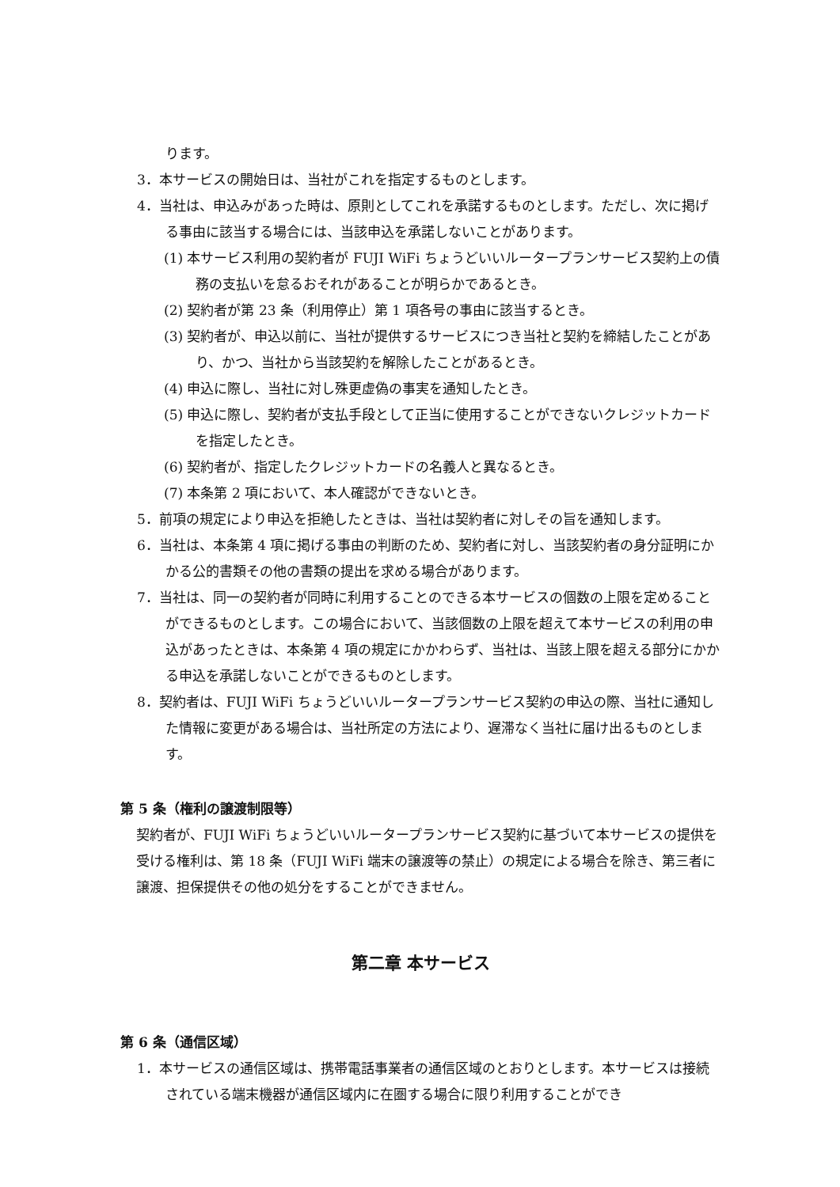ります。
3．本サービスの開始日は、当社がこれを指定するものとします。
4．当社は、申込みがあった時は、原則としてこれを承諾するものとします。ただし、次に掲げる事由に該当する場合には、当該申込を承諾しないことがあります。
(1) 本サービス利用の契約者が FUJI WiFi ちょうどいいルータープランサービス契約上の債務の支払いを怠るおそれがあることが明らかであるとき。
(2) 契約者が第 23 条（利用停止）第 1 項各号の事由に該当するとき。
(3) 契約者が、申込以前に、当社が提供するサービスにつき当社と契約を締結したことがあり、かつ、当社から当該契約を解除したことがあるとき。
(4) 申込に際し、当社に対し殊更虚偽の事実を通知したとき。
(5) 申込に際し、契約者が支払手段として正当に使用することができないクレジットカードを指定したとき。
(6) 契約者が、指定したクレジットカードの名義人と異なるとき。
(7) 本条第 2 項において、本人確認ができないとき。
5．前項の規定により申込を拒絶したときは、当社は契約者に対しその旨を通知します。
6．当社は、本条第 4 項に掲げる事由の判断のため、契約者に対し、当該契約者の身分証明にかかる公的書類その他の書類の提出を求める場合があります。
7．当社は、同一の契約者が同時に利用することのできる本サービスの個数の上限を定めることができるものとします。この場合において、当該個数の上限を超えて本サービスの利用の申込があったときは、本条第 4 項の規定にかかわらず、当社は、当該上限を超える部分にかかる申込を承諾しないことができるものとします。
8．契約者は、FUJI WiFi ちょうどいいルータープランサービス契約の申込の際、当社に通知した情報に変更がある場合は、当社所定の方法により、遅滞なく当社に届け出るものとします。
第 5 条（権利の譲渡制限等）
契約者が、FUJI WiFi ちょうどいいルータープランサービス契約に基づいて本サービスの提供を受ける権利は、第 18 条（FUJI WiFi 端末の譲渡等の禁止）の規定による場合を除き、第三者に譲渡、担保提供その他の処分をすることができません。
第二章 本サービス
第 6 条（通信区域）
1．本サービスの通信区域は、携帯電話事業者の通信区域のとおりとします。本サービスは接続されている端末機器が通信区域内に在圏する場合に限り利用することができ